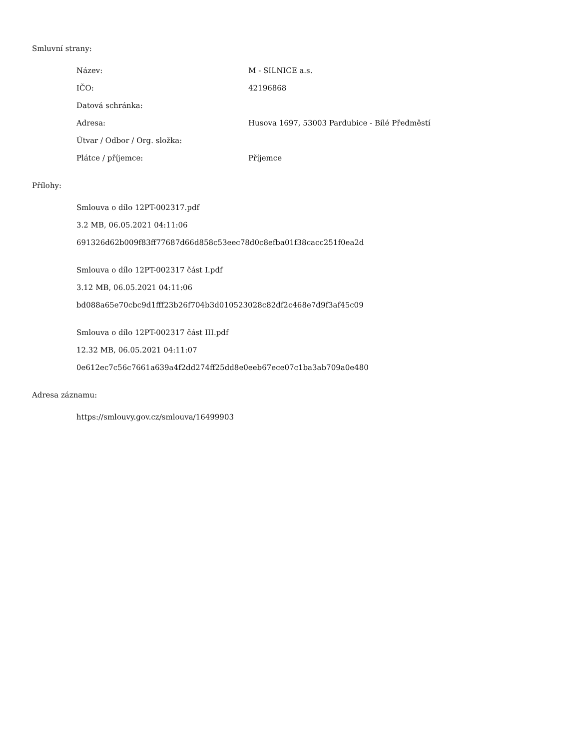Smluvní strany:
| Název: | M - SILNICE a.s. |
| IČO: | 42196868 |
| Datová schránka: | |
| Adresa: | Husova 1697, 53003 Pardubice - Bílé Předměstí |
| Útvar / Odbor / Org. složka: | |
| Plátce / příjemce: | Příjemce |
Přílohy:
Smlouva o dílo 12PT-002317.pdf
3.2 MB, 06.05.2021 04:11:06
691326d62b009f83ff77687d66d858c53eec78d0c8efba01f38cacc251f0ea2d
Smlouva o dílo 12PT-002317 část I.pdf
3.12 MB, 06.05.2021 04:11:06
bd088a65e70cbc9d1fff23b26f704b3d010523028c82df2c468e7d9f3af45c09
Smlouva o dílo 12PT-002317 část III.pdf
12.32 MB, 06.05.2021 04:11:07
0e612ec7c56c7661a639a4f2dd274ff25dd8e0eeb67ece07c1ba3ab709a0e480
Adresa záznamu:
https://smlouvy.gov.cz/smlouva/16499903